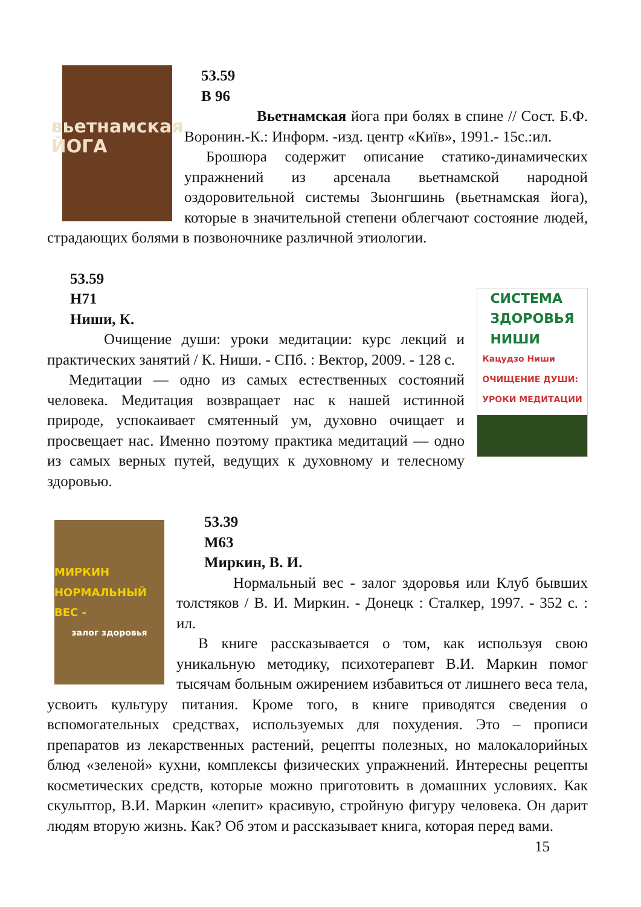вьетнамская
ЙОГА
53.59
В 96
Вьетнамская йога при болях в спине // Сост. Б.Ф. Воронин.-К.: Информ. -изд. центр «Київ», 1991.- 15с.:ил.
Брошюра содержит описание статико-динамических упражнений из арсенала вьетнамской народной оздоровительной системы Зыонгшинь (вьетнамская йога), которые в значительной степени облегчают состояние людей, страдающих болями в позвоночнике различной этиологии.
СИСТЕМА
ЗДОРОВЬЯ
НИШИ
Кацудзо Ниши
ОЧИЩЕНИЕ ДУШИ:
УРОКИ МЕДИТАЦИИ
53.59
Н71
Ниши, К.
Очищение души: уроки медитации: курс лекций и практических занятий / К. Ниши. - СПб. : Вектор, 2009. - 128 с.
Медитации — одно из самых естественных состояний человека. Медитация возвращает нас к нашей истинной природе, успокаивает смятенный ум, духовно очищает и просвещает нас. Именно поэтому практика медитаций — одно из самых верных путей, ведущих к духовному и телесному здоровью.
МИРКИН
НОРМАЛЬНЫЙ ВЕС -
залог здоровья
53.39
М63
Миркин, В. И.
Нормальный вес - залог здоровья или Клуб бывших толстяков / В. И. Миркин. - Донецк : Сталкер, 1997. - 352 с. : ил.
В книге рассказывается о том, как используя свою уникальную методику, психотерапевт В.И. Маркин помог тысячам больным ожирением избавиться от лишнего веса тела, усвоить культуру питания. Кроме того, в книге приводятся сведения о вспомогательных средствах, используемых для похудения. Это – прописи препаратов из лекарственных растений, рецепты полезных, но малокалорийных блюд «зеленой» кухни, комплексы физических упражнений. Интересны рецепты косметических средств, которые можно приготовить в домашних условиях. Как скульптор, В.И. Маркин «лепит» красивую, стройную фигуру человека. Он дарит людям вторую жизнь. Как? Об этом и рассказывает книга, которая перед вами.
15